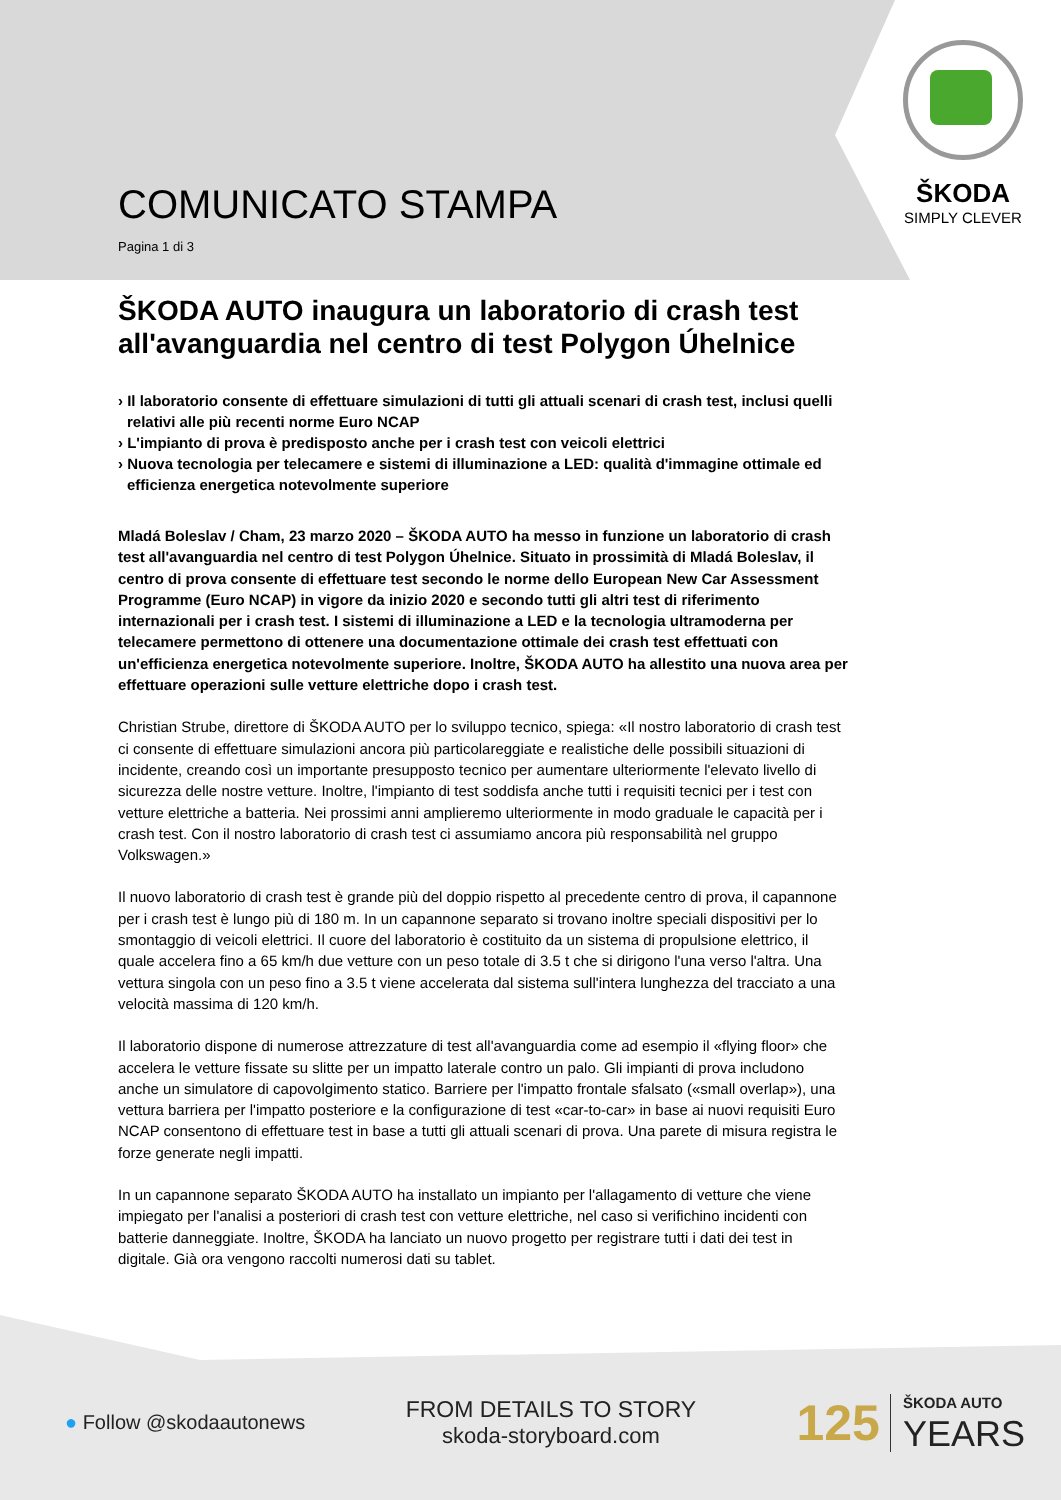ŠKODA
SIMPLY CLEVER
COMUNICATO STAMPA
Pagina 1 di 3
ŠKODA AUTO inaugura un laboratorio di crash test all'avanguardia nel centro di test Polygon Úhelnice
› Il laboratorio consente di effettuare simulazioni di tutti gli attuali scenari di crash test, inclusi quelli relativi alle più recenti norme Euro NCAP
› L'impianto di prova è predisposto anche per i crash test con veicoli elettrici
› Nuova tecnologia per telecamere e sistemi di illuminazione a LED: qualità d'immagine ottimale ed efficienza energetica notevolmente superiore
Mladá Boleslav / Cham, 23 marzo 2020 – ŠKODA AUTO ha messo in funzione un laboratorio di crash test all'avanguardia nel centro di test Polygon Úhelnice. Situato in prossimità di Mladá Boleslav, il centro di prova consente di effettuare test secondo le norme dello European New Car Assessment Programme (Euro NCAP) in vigore da inizio 2020 e secondo tutti gli altri test di riferimento internazionali per i crash test. I sistemi di illuminazione a LED e la tecnologia ultramoderna per telecamere permettono di ottenere una documentazione ottimale dei crash test effettuati con un'efficienza energetica notevolmente superiore. Inoltre, ŠKODA AUTO ha allestito una nuova area per effettuare operazioni sulle vetture elettriche dopo i crash test.
Christian Strube, direttore di ŠKODA AUTO per lo sviluppo tecnico, spiega: «Il nostro laboratorio di crash test ci consente di effettuare simulazioni ancora più particolareggiate e realistiche delle possibili situazioni di incidente, creando così un importante presupposto tecnico per aumentare ulteriormente l'elevato livello di sicurezza delle nostre vetture. Inoltre, l'impianto di test soddisfa anche tutti i requisiti tecnici per i test con vetture elettriche a batteria. Nei prossimi anni amplieremo ulteriormente in modo graduale le capacità per i crash test. Con il nostro laboratorio di crash test ci assumiamo ancora più responsabilità nel gruppo Volkswagen.»
Il nuovo laboratorio di crash test è grande più del doppio rispetto al precedente centro di prova, il capannone per i crash test è lungo più di 180 m. In un capannone separato si trovano inoltre speciali dispositivi per lo smontaggio di veicoli elettrici. Il cuore del laboratorio è costituito da un sistema di propulsione elettrico, il quale accelera fino a 65 km/h due vetture con un peso totale di 3.5 t che si dirigono l'una verso l'altra. Una vettura singola con un peso fino a 3.5 t viene accelerata dal sistema sull'intera lunghezza del tracciato a una velocità massima di 120 km/h.
Il laboratorio dispone di numerose attrezzature di test all'avanguardia come ad esempio il «flying floor» che accelera le vetture fissate su slitte per un impatto laterale contro un palo. Gli impianti di prova includono anche un simulatore di capovolgimento statico. Barriere per l'impatto frontale sfalsato («small overlap»), una vettura barriera per l'impatto posteriore e la configurazione di test «car-to-car» in base ai nuovi requisiti Euro NCAP consentono di effettuare test in base a tutti gli attuali scenari di prova. Una parete di misura registra le forze generate negli impatti.
In un capannone separato ŠKODA AUTO ha installato un impianto per l'allagamento di vetture che viene impiegato per l'analisi a posteriori di crash test con vetture elettriche, nel caso si verifichino incidenti con batterie danneggiate. Inoltre, ŠKODA ha lanciato un nuovo progetto per registrare tutti i dati dei test in digitale. Già ora vengono raccolti numerosi dati su tablet.
● Follow @skodaautonews
FROM DETAILS TO STORY
skoda-storyboard.com
125 ŠKODA AUTO
YEARS